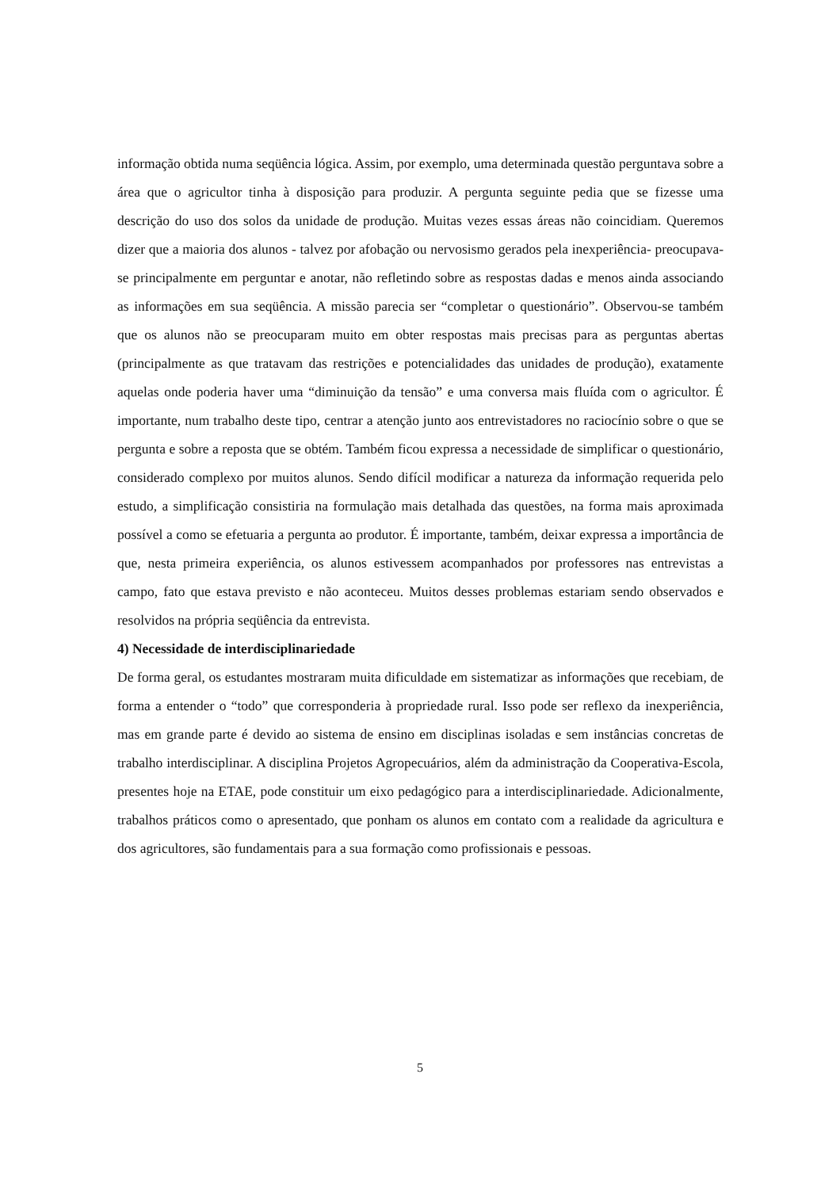informação obtida numa seqüência lógica. Assim, por exemplo, uma determinada questão perguntava sobre a área que o agricultor tinha à disposição para produzir. A pergunta seguinte pedia que se fizesse uma descrição do uso dos solos da unidade de produção. Muitas vezes essas áreas não coincidiam. Queremos dizer que a maioria dos alunos - talvez por afobação ou nervosismo gerados pela inexperiência- preocupava-se principalmente em perguntar e anotar, não refletindo sobre as respostas dadas e menos ainda associando as informações em sua seqüência. A missão parecia ser “completar o questionário”. Observou-se também que os alunos não se preocuparam muito em obter respostas mais precisas para as perguntas abertas (principalmente as que tratavam das restrições e potencialidades das unidades de produção), exatamente aquelas onde poderia haver uma “diminuição da tensão” e uma conversa mais fluída com o agricultor. É importante, num trabalho deste tipo, centrar a atenção junto aos entrevistadores no raciocínio sobre o que se pergunta e sobre a reposta que se obtém. Também ficou expressa a necessidade de simplificar o questionário, considerado complexo por muitos alunos. Sendo difícil modificar a natureza da informação requerida pelo estudo, a simplificação consistiria na formulação mais detalhada das questões, na forma mais aproximada possível a como se efetuaria a pergunta ao produtor. É importante, também, deixar expressa a importância de que, nesta primeira experiência, os alunos estivessem acompanhados por professores nas entrevistas a campo, fato que estava previsto e não aconteceu. Muitos desses problemas estariam sendo observados e resolvidos na própria seqüência da entrevista.
4) Necessidade de interdisciplinariedade
De forma geral, os estudantes mostraram muita dificuldade em sistematizar as informações que recebiam, de forma a entender o “todo” que corresponderia à propriedade rural. Isso pode ser reflexo da inexperiência, mas em grande parte é devido ao sistema de ensino em disciplinas isoladas e sem instâncias concretas de trabalho interdisciplinar. A disciplina Projetos Agropecuários, além da administração da Cooperativa-Escola, presentes hoje na ETAE, pode constituir um eixo pedagógico para a interdisciplinariedade. Adicionalmente, trabalhos práticos como o apresentado, que ponham os alunos em contato com a realidade da agricultura e dos agricultores, são fundamentais para a sua formação como profissionais e pessoas.
5